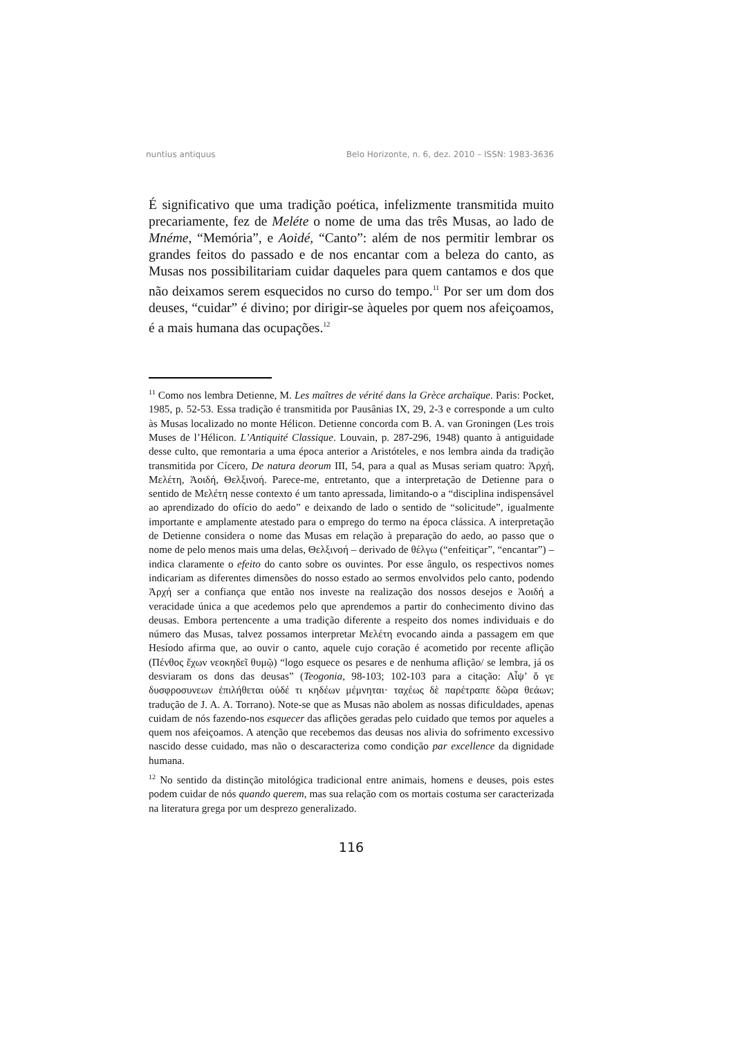nuntius antiquus Belo Horizonte, n. 6, dez. 2010 – ISSN: 1983-3636
É significativo que uma tradição poética, infelizmente transmitida muito precariamente, fez de Meléte o nome de uma das três Musas, ao lado de Mnéme, “Memória”, e Aoidé, “Canto”: além de nos permitir lembrar os grandes feitos do passado e de nos encantar com a beleza do canto, as Musas nos possibilitariam cuidar daqueles para quem cantamos e dos que não deixamos serem esquecidos no curso do tempo.<sup>11</sup> Por ser um dom dos deuses, “cuidar” é divino; por dirigir-se àqueles por quem nos afeiçoamos, é a mais humana das ocupações.<sup>12</sup>
<sup>11</sup> Como nos lembra Detienne, M. Les maîtres de vérité dans la Grèce archaïque. Paris: Pocket, 1985, p. 52-53. Essa tradição é transmitida por Pausânias IX, 29, 2-3 e corresponde a um culto às Musas localizado no monte Hélicon. Detienne concorda com B. A. van Groningen (Les trois Muses de l’Hélicon. L’Antiquité Classique. Louvain, p. 287-296, 1948) quanto à antiguidade desse culto, que remontaria a uma época anterior a Aristóteles, e nos lembra ainda da tradição transmitida por Cícero, De natura deorum III, 54, para a qual as Musas seriam quatro: Ἀρχή, Μελέτη, Ἀοιδή, Θελξινοή. Parece-me, entretanto, que a interpretação de Detienne para o sentido de Μελέτη nesse contexto é um tanto apressada, limitando-o a “disciplina indispensável ao aprendizado do ofício do aedo” e deixando de lado o sentido de “solicitude”, igualmente importante e amplamente atestado para o emprego do termo na época clássica. A interpretação de Detienne considera o nome das Musas em relação à preparação do aedo, ao passo que o nome de pelo menos mais uma delas, Θελξινοή – derivado de θέλγω (“enfeitiçar”, “encantar”) – indica claramente o efeito do canto sobre os ouvintes. Por esse ângulo, os respectivos nomes indicariam as diferentes dimensões do nosso estado ao sermos envolvidos pelo canto, podendo Ἀρχή ser a confiança que então nos investe na realização dos nossos desejos e Ἀοιδή a veracidade única a que acedemos pelo que aprendemos a partir do conhecimento divino das deusas. Embora pertencente a uma tradição diferente a respeito dos nomes individuais e do número das Musas, talvez possamos interpretar Μελέτη evocando ainda a passagem em que Hesíodo afirma que, ao ouvir o canto, aquele cujo coração é acometido por recente aflição (Πένθος ἔχων νεοκηδεῖ θυμῷ) “logo esquece os pesares e de nenhuma aflição/ se lembra, já os desviaram os dons das deusas” (Teogonia, 98-103; 102-103 para a citação: Αἶψ’ ὅ γε δυσφροσυνεων ἐπιλήθεται οὐδέ τι κηδέων μέμνηται· ταχέως δὲ παρέτραπε δῶρα θεάων; tradução de J. A. A. Torrano). Note-se que as Musas não abolem as nossas dificuldades, apenas cuidam de nós fazendo-nos esquecer das aflições geradas pelo cuidado que temos por aqueles a quem nos afeiçoamos. A atenção que recebemos das deusas nos alivia do sofrimento excessivo nascido desse cuidado, mas não o descaracteriza como condição par excellence da dignidade humana.
<sup>12</sup> No sentido da distinção mitológica tradicional entre animais, homens e deuses, pois estes podem cuidar de nós quando querem, mas sua relação com os mortais costuma ser caracterizada na literatura grega por um desprezo generalizado.
116